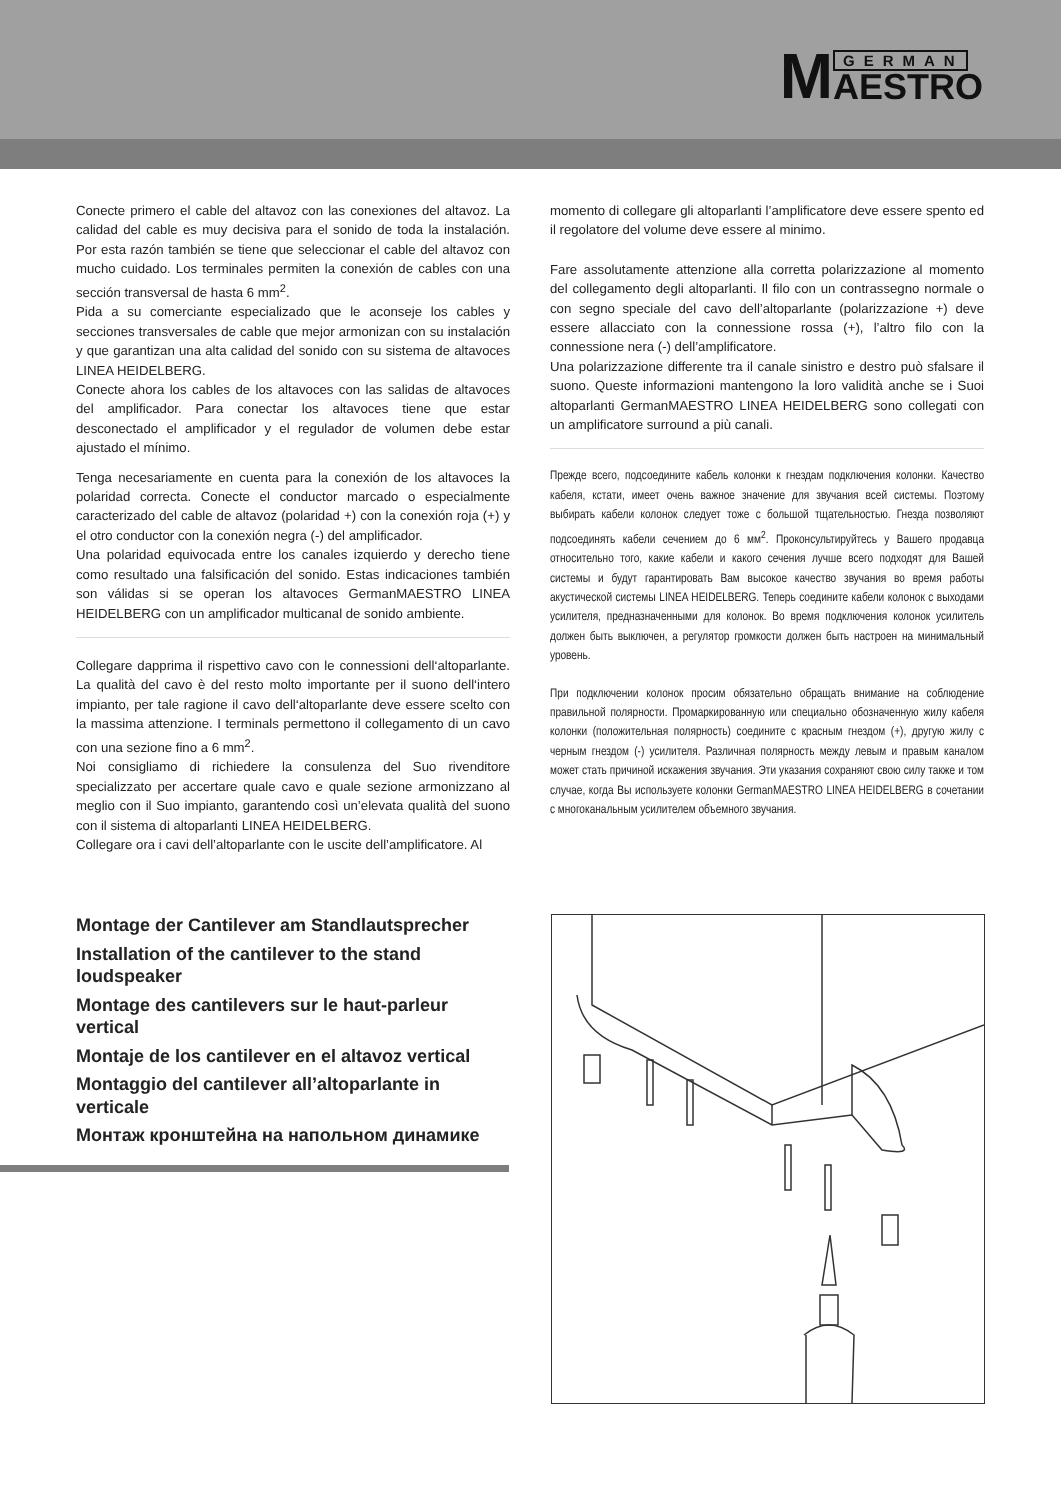M GERMAN
AESTRO
Conecte primero el cable del altavoz con las conexiones del altavoz. La calidad del cable es muy decisiva para el sonido de toda la instalación. Por esta razón también se tiene que seleccionar el cable del altavoz con mucho cuidado. Los terminales permiten la conexión de cables con una sección transversal de hasta 6 mm<sup>2</sup>.
Pida a su comerciante especializado que le aconseje los cables y secciones transversales de cable que mejor armonizan con su instalación y que garantizan una alta calidad del sonido con su sistema de altavoces LINEA HEIDELBERG.
Conecte ahora los cables de los altavoces con las salidas de altavoces del amplificador. Para conectar los altavoces tiene que estar desconectado el amplificador y el regulador de volumen debe estar ajustado el mínimo.
Tenga necesariamente en cuenta para la conexión de los altavoces la polaridad correcta. Conecte el conductor marcado o especialmente caracterizado del cable de altavoz (polaridad +) con la conexión roja (+) y el otro conductor con la conexión negra (-) del amplificador.
Una polaridad equivocada entre los canales izquierdo y derecho tiene como resultado una falsificación del sonido. Estas indicaciones también son válidas si se operan los altavoces GermanMAESTRO LINEA HEIDELBERG con un amplificador multicanal de sonido ambiente.
Collegare dapprima il rispettivo cavo con le connessioni dell‘altoparlante. La qualità del cavo è del resto molto importante per il suono dell‘intero impianto, per tale ragione il cavo dell‘altoparlante deve essere scelto con la massima attenzione. I terminals permettono il collegamento di un cavo con una sezione fino a 6 mm<sup>2</sup>.
Noi consigliamo di richiedere la consulenza del Suo rivenditore specializzato per accertare quale cavo e quale sezione armonizzano al meglio con il Suo impianto, garantendo così un’elevata qualità del suono con il sistema di altoparlanti LINEA HEIDELBERG.
Collegare ora i cavi dell’altoparlante con le uscite dell’amplificatore. Al
momento di collegare gli altoparlanti l’amplificatore deve essere spento ed il regolatore del volume deve essere al minimo.
Fare assolutamente attenzione alla corretta polarizzazione al momento del collegamento degli altoparlanti. Il filo con un contrassegno normale o con segno speciale del cavo dell’altoparlante (polarizzazione +) deve essere allacciato con la connessione rossa (+), l’altro filo con la connessione nera (-) dell’amplificatore.
Una polarizzazione differente tra il canale sinistro e destro può sfalsare il suono. Queste informazioni mantengono la loro validità anche se i Suoi altoparlanti GermanMAESTRO LINEA HEIDELBERG sono collegati con un amplificatore surround a più canali.
Прежде всего, подсоедините кабель колонки к гнездам подключения колонки. Качество кабеля, кстати, имеет очень важное значение для звучания всей системы. Поэтому выбирать кабели колонок следует тоже с большой тщательностью. Гнезда позволяют подсоединять кабели сечением до 6 мм<sup>2</sup>. Проконсультируйтесь у Вашего продавца относительно того, какие кабели и какого сечения лучше всего подходят для Вашей системы и будут гарантировать Вам высокое качество звучания во время работы акустической системы LINEA HEIDELBERG. Теперь соедините кабели колонок с выходами усилителя, предназначенными для колонок. Во время подключения колонок усилитель должен быть выключен, а регулятор громкости должен быть настроен на минимальный уровень.
При подключении колонок просим обязательно обращать внимание на соблюдение правильной полярности. Промаркированную или специально обозначенную жилу кабеля колонки (положительная полярность) соедините с красным гнездом (+), другую жилу с черным гнездом (-) усилителя. Различная полярность между левым и правым каналом может стать причиной искажения звучания. Эти указания сохраняют свою силу также и том случае, когда Вы используете колонки GermanMAESTRO LINEA HEIDELBERG в сочетании с многоканальным усилителем объемного звучания.
Montage der Cantilever am Standlautsprecher
Installation of the cantilever to the stand loudspeaker
Montage des cantilevers sur le haut-parleur vertical
Montaje de los cantilever en el altavoz vertical
Montaggio del cantilever all’altoparlante in verticale
Монтаж кронштейна на напольном динамике